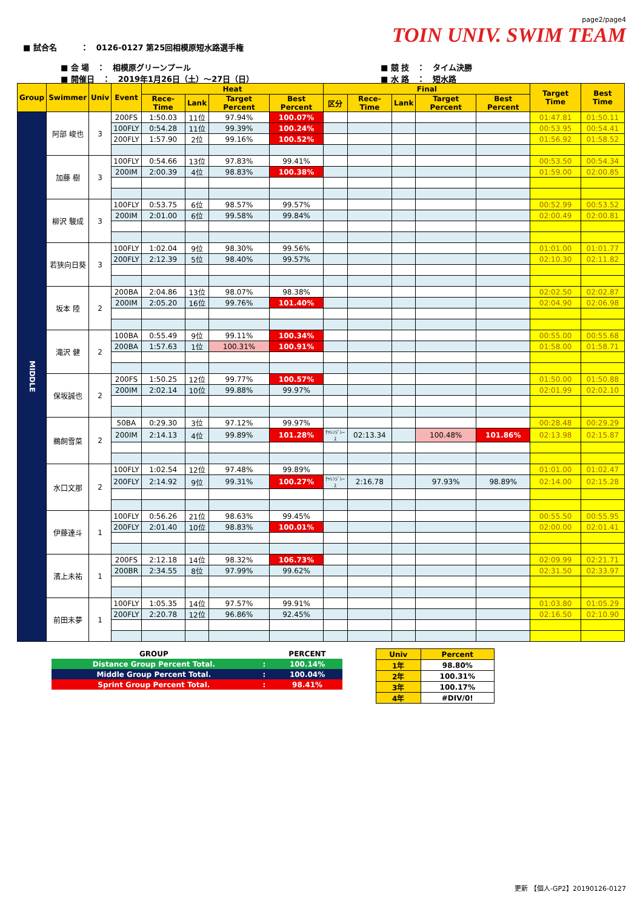page2/page4
TOIN UNIV. SWIM TEAM
■ 試合名　　　：　0126-0127 第25回相模原短水路選手権
■ 会 場　：　相模原グリーンプール
■ 開催日　：　2019年1月26日（土）～27日（日）
■ 競 技　：　タイム決勝
■ 水 路　：　短水路
| Group | Swimmer | Univ | Event | Heat | | | | Final | | | | | Target Time | Best Time |
| --- | --- | --- | --- | --- | --- | --- | --- | --- | --- | --- | --- | --- | --- | --- |
| | | | | Rece-Time | Lank | Target Percent | Best Percent | 区分 | Rece-Time | Lank | Target Percent | Best Percent | | |
| MIDDLE | 阿部 峻也 | 3 | 200FS | 1:50.03 | 11位 | 97.94% | 100.07% | | | | | | 01:47.81 | 01:50.11 |
| | | | 100FLY | 0:54.28 | 11位 | 99.39% | 100.24% | | | | | | 00:53.95 | 00:54.41 |
| | | | 200FLY | 1:57.90 | 2位 | 99.16% | 100.52% | | | | | | 01:56.92 | 01:58.52 |
| | 加藤 樹 | 3 | 100FLY | 0:54.66 | 13位 | 97.83% | 99.41% | | | | | | 00:53.50 | 00:54.34 |
| | | | 200IM | 2:00.39 | 4位 | 98.83% | 100.38% | | | | | | 01:59.00 | 02:00.85 |
| | 柳沢 駿成 | 3 | 100FLY | 0:53.75 | 6位 | 98.57% | 99.57% | | | | | | 00:52.99 | 00:53.52 |
| | | | 200IM | 2:01.00 | 6位 | 99.58% | 99.84% | | | | | | 02:00.49 | 02:00.81 |
| | 若狭向日葵 | 3 | 100FLY | 1:02.04 | 9位 | 98.30% | 99.56% | | | | | | 01:01.00 | 01:01.77 |
| | | | 200FLY | 2:12.39 | 5位 | 98.40% | 99.57% | | | | | | 02:10.30 | 02:11.82 |
| | 坂本 陸 | 2 | 200BA | 2:04.86 | 13位 | 98.07% | 98.38% | | | | | | 02:02.50 | 02:02.87 |
| | | | 200IM | 2:05.20 | 16位 | 99.76% | 101.40% | | | | | | 02:04.90 | 02:06.98 |
| | 滝沢 健 | 2 | 100BA | 0:55.49 | 9位 | 99.11% | 100.34% | | | | | | 00:55.00 | 00:55.68 |
| | | | 200BA | 1:57.63 | 1位 | 100.31% | 100.91% | | | | | | 01:58.00 | 01:58.71 |
| | 保坂誠也 | 2 | 200FS | 1:50.25 | 12位 | 99.77% | 100.57% | | | | | | 01:50.00 | 01:50.88 |
| | | | 200IM | 2:02.14 | 10位 | 99.88% | 99.97% | | | | | | 02:01.99 | 02:02.10 |
| | 鵜飼雪菜 | 2 | 50BA | 0:29.30 | 3位 | 97.12% | 99.97% | | | | | | 00:28.48 | 00:29.29 |
| | | | 200IM | 2:14.13 | 4位 | 99.89% | 101.28% | ﾁｬﾚﾝｼﾞﾚｰｽ | 02:13.34 | | 100.48% | 101.86% | 02:13.98 | 02:15.87 |
| | 水口文那 | 2 | 100FLY | 1:02.54 | 12位 | 97.48% | 99.89% | | | | | | 01:01.00 | 01:02.47 |
| | | | 200FLY | 2:14.92 | 9位 | 99.31% | 100.27% | ﾁｬﾚﾝｼﾞﾚｰｽ | 2:16.78 | | 97.93% | 98.89% | 02:14.00 | 02:15.28 |
| | 伊藤達斗 | 1 | 100FLY | 0:56.26 | 21位 | 98.63% | 99.45% | | | | | | 00:55.50 | 00:55.95 |
| | | | 200FLY | 2:01.40 | 10位 | 98.83% | 100.01% | | | | | | 02:00.00 | 02:01.41 |
| | 濱上未祐 | 1 | 200FS | 2:12.18 | 14位 | 98.32% | 106.73% | | | | | | 02:09.99 | 02:21.71 |
| | | | 200BR | 2:34.55 | 8位 | 97.99% | 99.62% | | | | | | 02:31.50 | 02:33.97 |
| | 前田未夢 | 1 | 100FLY | 1:05.35 | 14位 | 97.57% | 99.91% | | | | | | 01:03.80 | 01:05.29 |
| | | | 200FLY | 2:20.78 | 12位 | 96.86% | 92.45% | | | | | | 02:16.50 | 02:10.90 |
| GROUP | | PERCENT |
| Distance Group Percent Total. | : | 100.14% |
| Middle Group Percent Total. | : | 100.04% |
| Sprint Group Percent Total. | : | 98.41% |
| Univ | Percent |
| 1年 | 98.80% |
| 2年 | 100.31% |
| 3年 | 100.17% |
| 4年 | #DIV/0! |
更新 【個人-GP2】20190126-0127